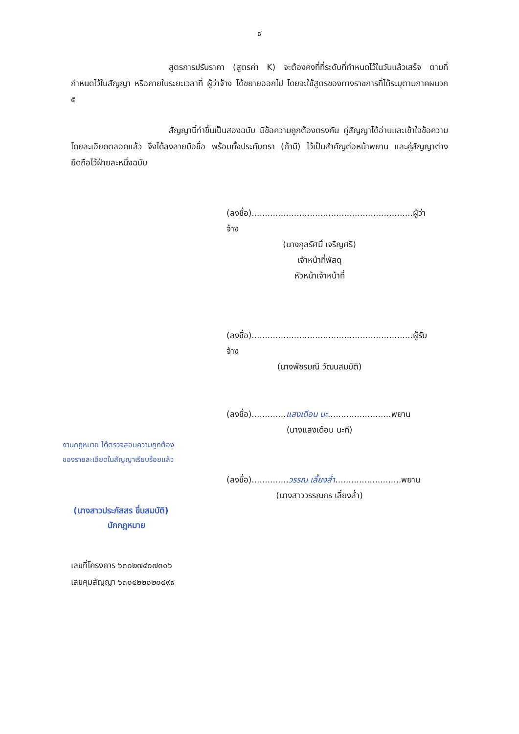๙
สูตรการปรับราคา (สูตรค่า K) จะต้องคงที่ที่ระดับที่กำหนดไว้ในวันแล้วเสร็จ ตามที่กำหนดไว้ในสัญญา หรือภายในระยะเวลาที่ ผู้ว่าจ้าง ได้ขยายออกไป โดยจะใช้สูตรของทางราชการที่ได้ระบุตามภาคผนวก ๕
สัญญานี้ทำขึ้นเป็นสองฉบับ มีข้อความถูกต้องตรงกัน คู่สัญญาได้อ่านและเข้าใจข้อความ โดยละเอียดตลอดแล้ว จึงได้ลงลายมือชื่อ พร้อมทั้งประทับตรา (ถ้ามี) ไว้เป็นสำคัญต่อหน้าพยาน และคู่สัญญาต่างยึดถือไว้ฝ่ายละหนึ่งฉบับ
(ลงชื่อ).............................................................ผู้ว่าจ้าง
(นางกุลรัศมิ์ เจริญศรี)
เจ้าหน้าที่พัสดุ
หัวหน้าเจ้าหน้าที่
(ลงชื่อ).............................................................ผู้รับจ้าง
(นางพัชรมณี วัฒนสมบัติ)
(ลงชื่อ).............แสงเดือน นะ........................พยาน
(นางแสงเดือน นะที)
งานกฎหมาย ได้ตรวจสอบความถูกต้อง
ของรายละเอียดในสัญญาเรียบร้อยแล้ว
(ลงชื่อ)..............วรรณ เลี้ยงล่ำ.........................พยาน
(นางสาววรรณกร เลี้ยงล่ำ)
(นางสาวประภัสสร ขึ่นสมบัติ)
นักกฎหมาย
เลขที่โครงการ ๖๓๐๒๗๔๐๗๓๐๖
เลขคุมสัญญา ๖๓๐๔๒๒๐๒๐๘๙๙